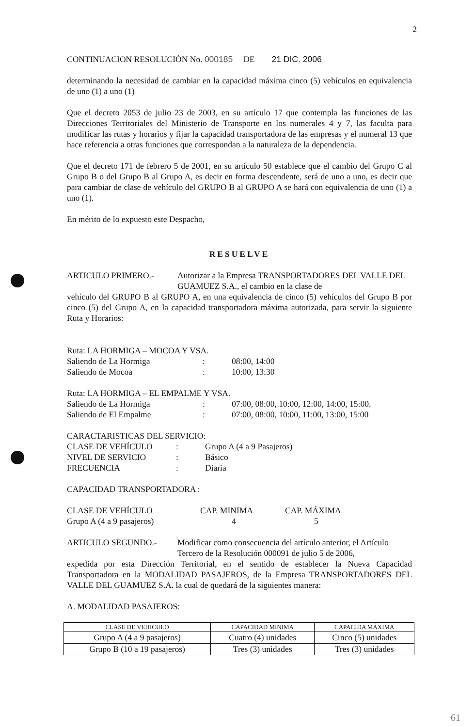2
CONTINUACION RESOLUCIÓN No. 000185 DE 21 DIC. 2006
determinando la necesidad de cambiar en la capacidad máxima cinco (5) vehículos en equivalencia de uno (1) a uno (1)
Que el decreto 2053 de julio 23 de 2003, en su artículo 17 que contempla las funciones de las Direcciones Territoriales del Ministerio de Transporte en los numerales 4 y 7, las faculta para modificar las rutas y horarios y fijar la capacidad transportadora de las empresas y el numeral 13 que hace referencia a otras funciones que correspondan a la naturaleza de la dependencia.
Que el decreto 171 de febrero 5 de 2001, en su artículo 50 establece que el cambio del Grupo C al Grupo B o del Grupo B al Grupo A, es decir en forma descendente, será de uno a uno, es decir que para cambiar de clase de vehículo del GRUPO B al GRUPO A se hará con equivalencia de uno (1) a uno (1).
En mérito de lo expuesto este Despacho,
RESUELVE
ARTICULO PRIMERO.-
Autorizar a la Empresa TRANSPORTADORES DEL VALLE DEL GUAMUEZ S.A., el cambio en la clase de
vehículo del GRUPO B al GRUPO A, en una equivalencia de cinco (5) vehículos del Grupo B por cinco (5) del Grupo A, en la capacidad transportadora máxima autorizada, para servir la siguiente Ruta y Horarios:
Ruta: LA HORMIGA – MOCOA Y VSA.
Saliendo de La Hormiga
:
08:00, 14:00
Saliendo de Mocoa
:
10:00, 13:30
Ruta: LA HORMIGA – EL EMPALME Y VSA.
Saliendo de La Hormiga
:
07:00, 08:00, 10:00, 12:00, 14:00, 15:00.
Saliendo de El Empalme
:
07:00, 08:00, 10:00, 11:00, 13:00, 15:00
CARACTARISTICAS DEL SERVICIO:
CLASE DE VEHÍCULO
:
Grupo A (4 a 9 Pasajeros)
NIVEL DE SERVICIO
:
Básico
FRECUENCIA
:
Diaria
CAPACIDAD TRANSPORTADORA :
CLASE DE VEHÍCULO
CAP. MINIMA
CAP. MÁXIMA
Grupo A (4 a 9 pasajeros)
4
5
ARTICULO SEGUNDO.-
Modificar como consecuencia del artículo anterior, el Artículo Tercero de la Resolución 000091 de julio 5 de 2006,
expedida por esta Dirección Territorial, en el sentido de establecer la Nueva Capacidad Transportadora en la MODALIDAD PASAJEROS, de la Empresa TRANSPORTADORES DEL VALLE DEL GUAMUEZ S.A. la cual de quedará de la siguientes manera:
A. MODALIDAD PASAJEROS:
| CLASE DE VEHICULO | CAPACIDAD MINIMA | CAPACIDA MÁXIMA |
| --- | --- | --- |
| Grupo A (4 a 9 pasajeros) | Cuatro (4) unidades | Cinco (5) unidades |
| Grupo B (10 a 19 pasajeros) | Tres (3) unidades | Tres (3) unidades |
61